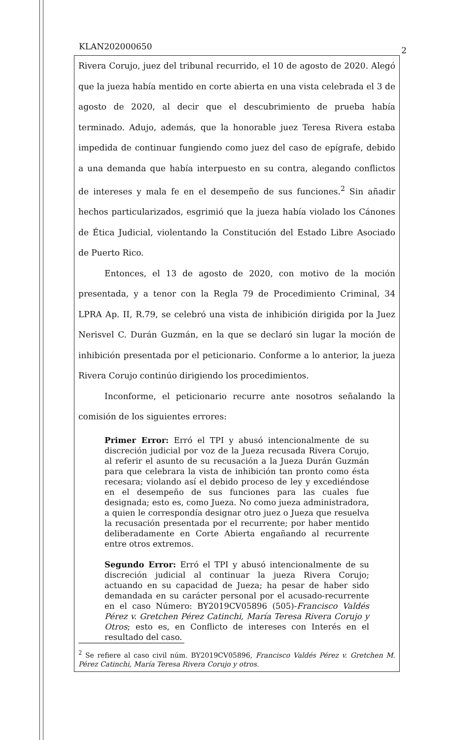KLAN202000650 2
Rivera Corujo, juez del tribunal recurrido, el 10 de agosto de 2020. Alegó que la jueza había mentido en corte abierta en una vista celebrada el 3 de agosto de 2020, al decir que el descubrimiento de prueba había terminado. Adujo, además, que la honorable juez Teresa Rivera estaba impedida de continuar fungiendo como juez del caso de epígrafe, debido a una demanda que había interpuesto en su contra, alegando conflictos de intereses y mala fe en el desempeño de sus funciones.<sup>2</sup> Sin añadir hechos particularizados, esgrimió que la jueza había violado los Cánones de Ética Judicial, violentando la Constitución del Estado Libre Asociado de Puerto Rico.
Entonces, el 13 de agosto de 2020, con motivo de la moción presentada, y a tenor con la Regla 79 de Procedimiento Criminal, 34 LPRA Ap. II, R.79, se celebró una vista de inhibición dirigida por la Juez Nerisvel C. Durán Guzmán, en la que se declaró sin lugar la moción de inhibición presentada por el peticionario. Conforme a lo anterior, la jueza Rivera Corujo continúo dirigiendo los procedimientos.
Inconforme, el peticionario recurre ante nosotros señalando la comisión de los siguientes errores:
Primer Error: Erró el TPI y abusó intencionalmente de su discreción judicial por voz de la Jueza recusada Rivera Corujo, al referir el asunto de su recusación a la Jueza Durán Guzmán para que celebrara la vista de inhibición tan pronto como ésta recesara; violando así el debido proceso de ley y excediéndose en el desempeño de sus funciones para las cuales fue designada; esto es, como Jueza. No como jueza administradora, a quien le correspondía designar otro juez o Jueza que resuelva la recusación presentada por el recurrente; por haber mentido deliberadamente en Corte Abierta engañando al recurrente entre otros extremos.
Segundo Error: Erró el TPI y abusó intencionalmente de su discreción judicial al continuar la jueza Rivera Corujo; actuando en su capacidad de Jueza; ha pesar de haber sido demandada en su carácter personal por el acusado-recurrente en el caso Número: BY2019CV05896 (505)-Francisco Valdés Pérez v. Gretchen Pérez Catinchi, María Teresa Rivera Corujo y Otros; esto es, en Conflicto de intereses con Interés en el resultado del caso.
<sup>2</sup> Se refiere al caso civil núm. BY2019CV05896, Francisco Valdés Pérez v. Gretchen M. Pérez Catinchi, María Teresa Rivera Corujo y otros.